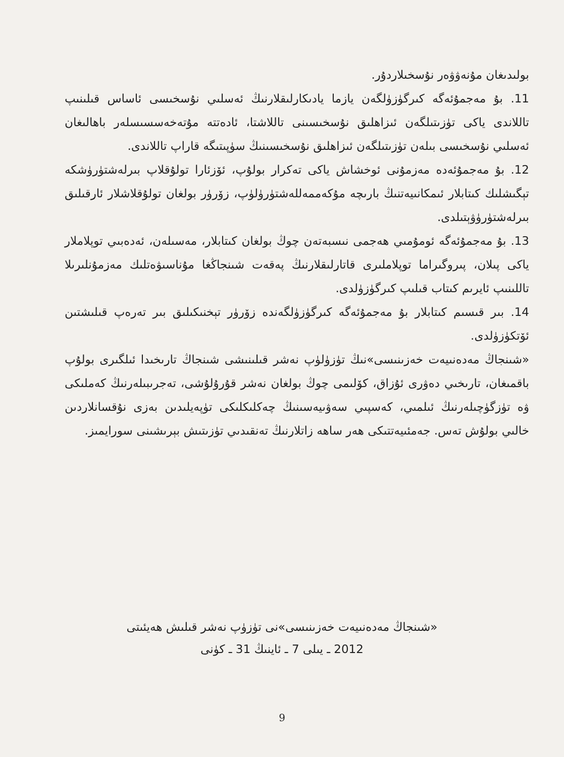بولىدىغان مۇنەۋۋەر نۇسخىلاردۇر.
11. بۇ مەجمۇئەگە كىرگۈزۈلگەن يازما يادىكارلىقلارنىڭ ئەسلىي نۇسخىسى ئاساس قىلىنىپ تاللاندى ياكى تۈزىتىلگەن ئىزاھلىق نۇسخىسىنى تاللاشتا، ئادەتتە مۇتەخەسسىسلەر باھالىغان ئەسلىي نۇسخىسى بىلەن تۈزىتىلگەن ئىزاھلىق نۇسخىسىنىڭ سۈپىتىگە قاراپ تاللاندى.
12. بۇ مەجمۇئەدە مەزمۇنى ئوخشاش ياكى تەكرار بولۇپ، ئۆزئارا تولۇقلاپ بىرلەشتۈرۈشكە تېگىشلىك كىتابلار ئىمكانىيەتنىڭ بارىچە مۇكەممەللەشتۈرۈلۈپ، زۆرۈر بولغان تولۇقلاشلار ئارقىلىق بىرلەشتۈرۈۋېتىلدى.
13. بۇ مەجمۇئەگە ئومۇمىي ھەجمى نىسبەتەن چوڭ بولغان كىتابلار، مەسىلەن، ئەدەبىي توپلاملار ياكى پىلان، پىروگىراما توپلاملىرى قاتارلىقلارنىڭ پەقەت شىنجاڭغا مۇناسىۋەتلىك مەزمۇنلىرىلا تاللىنىپ ئايرىم كىتاب قىلىپ كىرگۈزۈلدى.
14. بىر قىسىم كىتابلار بۇ مەجمۇئەگە كىرگۈزۈلگەندە زۆرۈر تېخنىكىلىق بىر تەرەپ قىلىشتىن ئۆتكۈزۈلدى.
«شىنجاڭ مەدەنىيەت خەزىنىسى»نىڭ تۈزۈلۈپ نەشر قىلىنىشى شىنجاڭ تارىخىدا ئىلگىرى بولۇپ باقمىغان، تارىخىي دەۋرى ئۇزاق، كۆلىمى چوڭ بولغان نەشر قۇرۇلۇشى، تەجرىبىلەرنىڭ كەملىكى ۋە تۈزگۈچىلەرنىڭ ئىلمىي، كەسپىي سەۋىيەسىنىڭ چەكلىكلىكى تۈپەيلىدىن بەزى نۇقسانلاردىن خالىي بولۇش تەس. جەمئىيەتتىكى ھەر ساھە زاتلارنىڭ تەنقىدىي تۈزىتىش بېرىشىنى سورايمىز.
«شىنجاڭ مەدەنىيەت خەزىنىسى»نى تۈزۈپ نەشر قىلىش ھەيئىتى
2012 ـ يىلى 7 ـ ئاينىڭ 31 ـ كۈنى
9